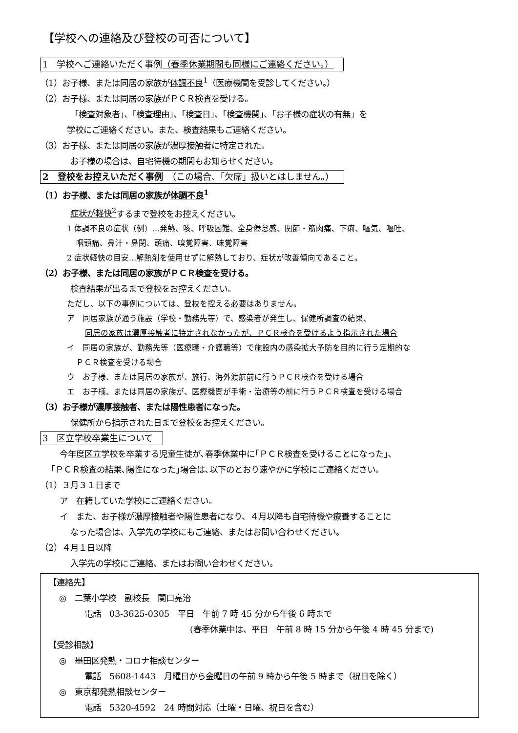【学校への連絡及び登校の可否について】
1　学校へご連絡いただく事例（春季休業期間も同様にご連絡ください。）
（1）お子様、または同居の家族が体調不良<sup>1</sup>（医療機関を受診してください。）
（2）お子様、または同居の家族がＰＣＲ検査を受ける。
「検査対象者」、「検査理由」、「検査日」、「検査機関」、「お子様の症状の有無」を
学校にご連絡ください。また、検査結果もご連絡ください。
（3）お子様、または同居の家族が濃厚接触者に特定された。
お子様の場合は、自宅待機の期間もお知らせください。
2　登校をお控えいただく事例　（この場合、「欠席」扱いとはしません。）
（1）お子様、または同居の家族が体調不良<sup>1</sup>
症状が軽快<sup>2</sup>するまで登校をお控えください。
1 体調不良の症状（例）…発熱、咳、呼吸困難、全身倦怠感、関節・筋肉痛、下痢、嘔気、嘔吐、
咽頭痛、鼻汁・鼻閉、頭痛、嗅覚障害、味覚障害
2 症状軽快の目安…解熱剤を使用せずに解熱しており、症状が改善傾向であること。
（2）お子様、または同居の家族がＰＣＲ検査を受ける。
検査結果が出るまで登校をお控えください。
ただし、以下の事例については、登校を控える必要はありません。
ア　同居家族が通う施設（学校・勤務先等）で、感染者が発生し、保健所調査の結果、
同居の家族は濃厚接触者に特定されなかったが、ＰＣＲ検査を受けるよう指示された場合
イ　同居の家族が、勤務先等（医療職・介護職等）で施設内の感染拡大予防を目的に行う定期的な
ＰＣＲ検査を受ける場合
ウ　お子様、または同居の家族が、旅行、海外渡航前に行うＰＣＲ検査を受ける場合
エ　お子様、または同居の家族が、医療機関が手術・治療等の前に行うＰＣＲ検査を受ける場合
（3）お子様が濃厚接触者、または陽性患者になった。
保健所から指示された日まで登校をお控えください。
3　区立学校卒業生について
今年度区立学校を卒業する児童生徒が､春季休業中に｢ＰＣＲ検査を受けることになった｣､
｢ＰＣＲ検査の結果､陽性になった｣場合は､以下のとおり速やかに学校にご連絡ください｡
（1）３月３１日まで
ア　在籍していた学校にご連絡ください。
イ　また、お子様が濃厚接触者や陽性患者になり、４月以降も自宅待機や療養することに
なった場合は、入学先の学校にもご連絡、またはお問い合わせください。
（2）４月１日以降
入学先の学校にご連絡、またはお問い合わせください。
【連絡先】
◎　二葉小学校　副校長　関口亮治
電話　03-3625-0305　平日　午前 7 時 45 分から午後 6 時まで
(春季休業中は、平日　午前 8 時 15 分から午後 4 時 45 分まで)
【受診相談】
◎　墨田区発熱・コロナ相談センター
電話　5608-1443　月曜日から金曜日の午前 9 時から午後 5 時まで（祝日を除く）
◎　東京都発熱相談センター
電話　5320-4592　24 時間対応（土曜・日曜、祝日を含む）